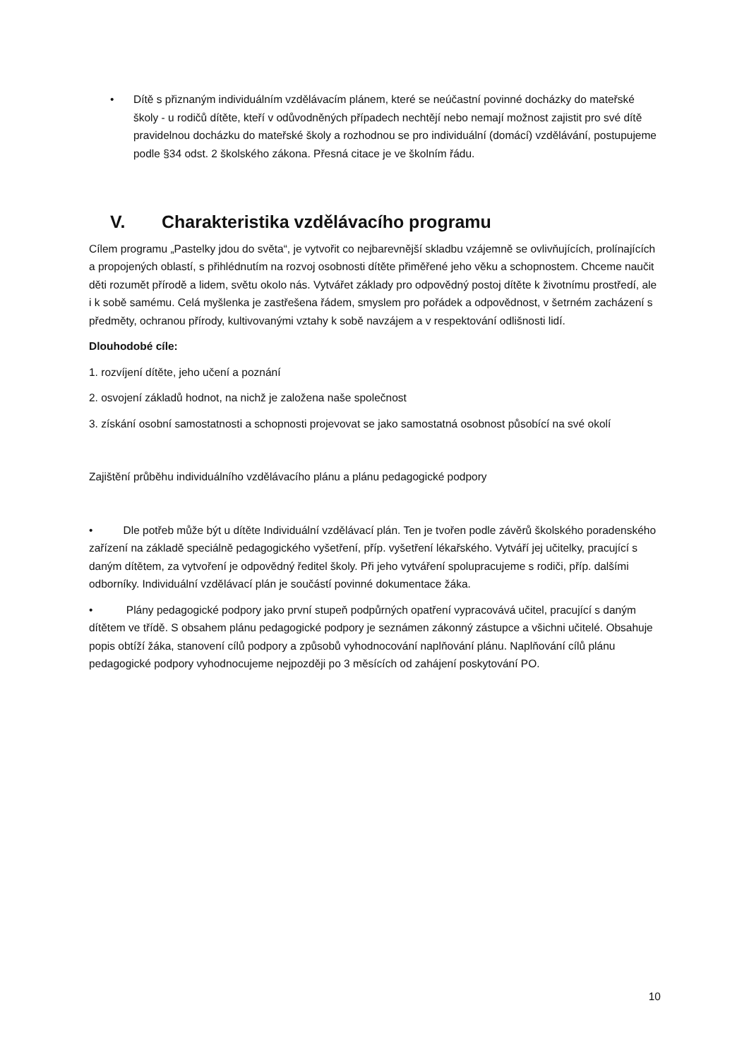• Dítě s přiznaným individuálním vzdělávacím plánem, které se neúčastní povinné docházky do mateřské školy - u rodičů dítěte, kteří v odůvodněných případech nechtějí nebo nemají možnost zajistit pro své dítě pravidelnou docházku do mateřské školy a rozhodnou se pro individuální (domácí) vzdělávání, postupujeme podle §34 odst. 2 školského zákona. Přesná citace je ve školním řádu.
V. Charakteristika vzdělávacího programu
Cílem programu „Pastelky jdou do světa“, je vytvořit co nejbarevnější skladbu vzájemně se ovlivňujících, prolínajících a propojených oblastí, s přihlédnutím na rozvoj osobnosti dítěte přiměřené jeho věku a schopnostem. Chceme naučit děti rozumět přírodě a lidem, světu okolo nás. Vytvářet základy pro odpovědný postoj dítěte k životnímu prostředí, ale i k sobě samému. Celá myšlenka je zastřešena řádem, smyslem pro pořádek a odpovědnost, v šetrném zacházení s předměty, ochranou přírody, kultivovanými vztahy k sobě navzájem a v respektování odlišnosti lidí.
Dlouhodobé cíle:
1. rozvíjení dítěte, jeho učení a poznání
2. osvojení základů hodnot, na nichž je založena naše společnost
3. získání osobní samostatnosti a schopnosti projevovat se jako samostatná osobnost působící na své okolí
Zajištění průběhu individuálního vzdělávacího plánu a plánu pedagogické podpory
• Dle potřeb může být u dítěte Individuální vzdělávací plán. Ten je tvořen podle závěrů školského poradenského zařízení na základě speciálně pedagogického vyšetření, příp. vyšetření lékařského. Vytváří jej učitelky, pracující s daným dítětem, za vytvoření je odpovědný ředitel školy. Při jeho vytváření spolupracujeme s rodiči, příp. dalšími odborníky. Individuální vzdělávací plán je součástí povinné dokumentace žáka.
• Plány pedagogické podpory jako první stupeň podpůrných opatření vypracovává učitel, pracující s daným dítětem ve třídě. S obsahem plánu pedagogické podpory je seznámen zákonný zástupce a všichni učitelé. Obsahuje popis obtíží žáka, stanovení cílů podpory a způsobů vyhodnocování naplňování plánu. Naplňování cílů plánu pedagogické podpory vyhodnocujeme nejpozději po 3 měsících od zahájení poskytování PO.
10